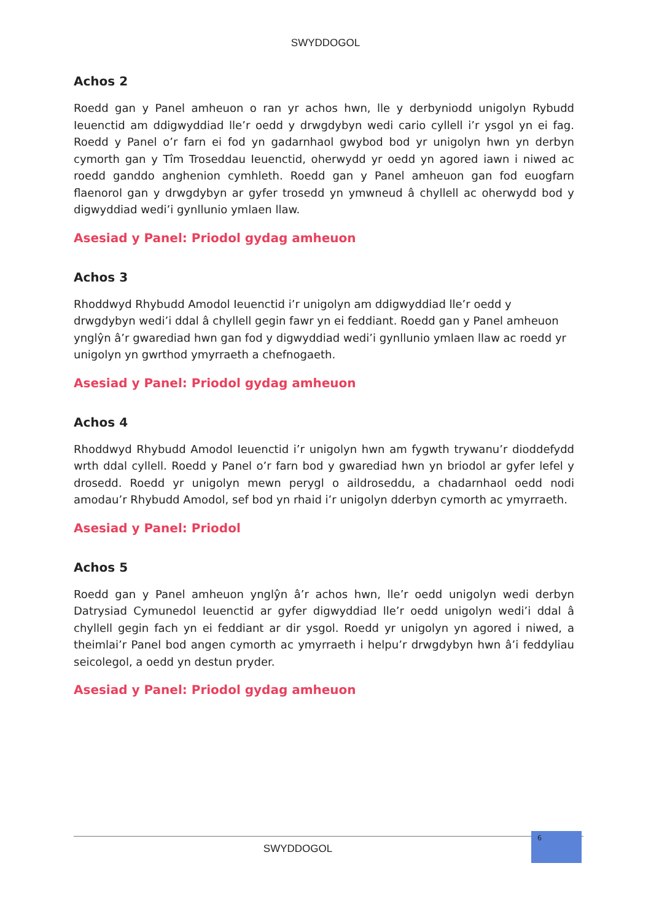SWYDDOGOL
Achos 2
Roedd gan y Panel amheuon o ran yr achos hwn, lle y derbyniodd unigolyn Rybudd Ieuenctid am ddigwyddiad lle’r oedd y drwgdybyn wedi cario cyllell i’r ysgol yn ei fag. Roedd y Panel o’r farn ei fod yn gadarnhaol gwybod bod yr unigolyn hwn yn derbyn cymorth gan y Tîm Troseddau Ieuenctid, oherwydd yr oedd yn agored iawn i niwed ac roedd ganddo anghenion cymhleth. Roedd gan y Panel amheuon gan fod euogfarn flaenorol gan y drwgdybyn ar gyfer trosedd yn ymwneud â chyllell ac oherwydd bod y digwyddiad wedi’i gynllunio ymlaen llaw.
Asesiad y Panel: Priodol gydag amheuon
Achos 3
Rhoddwyd Rhybudd Amodol Ieuenctid i’r unigolyn am ddigwyddiad lle’r oedd y drwgdybyn wedi’i ddal â chyllell gegin fawr yn ei feddiant. Roedd gan y Panel amheuon ynglŷn â’r gwarediad hwn gan fod y digwyddiad wedi’i gynllunio ymlaen llaw ac roedd yr unigolyn yn gwrthod ymyrraeth a chefnogaeth.
Asesiad y Panel: Priodol gydag amheuon
Achos 4
Rhoddwyd Rhybudd Amodol Ieuenctid i’r unigolyn hwn am fygwth trywanu’r dioddefydd wrth ddal cyllell. Roedd y Panel o’r farn bod y gwarediad hwn yn briodol ar gyfer lefel y drosedd. Roedd yr unigolyn mewn perygl o aildroseddu, a chadarnhaol oedd nodi amodau’r Rhybudd Amodol, sef bod yn rhaid i’r unigolyn dderbyn cymorth ac ymyrraeth.
Asesiad y Panel: Priodol
Achos 5
Roedd gan y Panel amheuon ynglŷn â’r achos hwn, lle’r oedd unigolyn wedi derbyn Datrysiad Cymunedol Ieuenctid ar gyfer digwyddiad lle’r oedd unigolyn wedi’i ddal â chyllell gegin fach yn ei feddiant ar dir ysgol. Roedd yr unigolyn yn agored i niwed, a theimlai’r Panel bod angen cymorth ac ymyrraeth i helpu’r drwgdybyn hwn â’i feddyliau seicolegol, a oedd yn destun pryder.
Asesiad y Panel: Priodol gydag amheuon
SWYDDOGOL
6